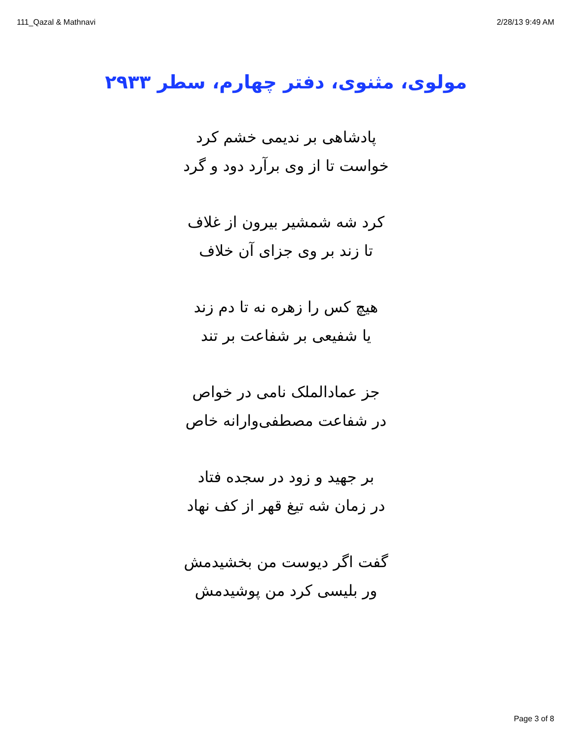111_Qazal & Mathnavi 2/28/13 9:49 AM
مولوی، مثنوی، دفتر چهارم، سطر ۲۹۳۳
پادشاهی بر ندیمی خشم کرد
خواست تا از وی برآرد دود و گرد
کرد شه شمشیر بیرون از غلاف
تا زند بر وی جزای آن خلاف
هیچ کس را زهره نه تا دم زند
یا شفیعی بر شفاعت بر تند
جز عمادالملک نامی در خواص
در شفاعت مصطفی‌وارانه خاص
بر جهید و زود در سجده فتاد
در زمان شه تیغ قهر از کف نهاد
گفت اگر دیوست من بخشیدمش
ور بلیسی کرد من پوشیدمش
Page 3 of 8